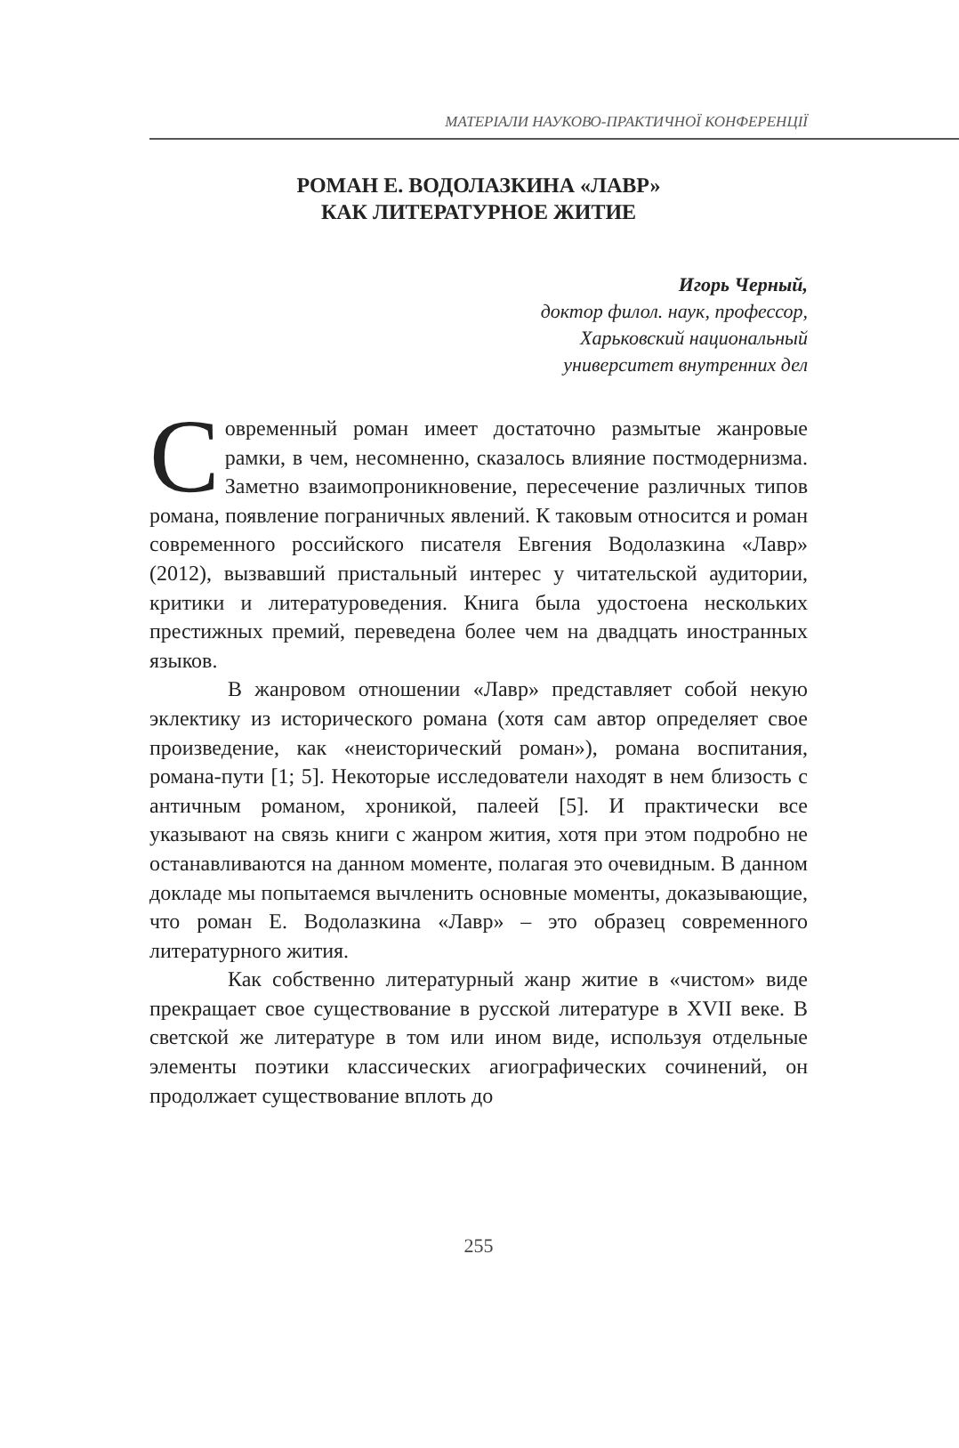МАТЕРІАЛИ НАУКОВО-ПРАКТИЧНОЇ КОНФЕРЕНЦІЇ
РОМАН Е. ВОДОЛАЗКИНА «ЛАВР»
КАК ЛИТЕРАТУРНОЕ ЖИТИЕ
Игорь Черный,
доктор филол. наук, профессор,
Харьковский национальный
университет внутренних дел
Современный роман имеет достаточно размытые жанровые рамки, в чем, несомненно, сказалось влияние постмодернизма. Заметно взаимопроникновение, пересечение различных типов романа, появление пограничных явлений. К таковым относится и роман современного российского писателя Евгения Водолазкина «Лавр» (2012), вызвавший пристальный интерес у читательской аудитории, критики и литературоведения. Книга была удостоена нескольких престижных премий, переведена более чем на двадцать иностранных языков.
В жанровом отношении «Лавр» представляет собой некую эклектику из исторического романа (хотя сам автор определяет свое произведение, как «неисторический роман»), романа воспитания, романа-пути [1; 5]. Некоторые исследователи находят в нем близость с античным романом, хроникой, палеей [5]. И практически все указывают на связь книги с жанром жития, хотя при этом подробно не останавливаются на данном моменте, полагая это очевидным. В данном докладе мы попытаемся вычленить основные моменты, доказывающие, что роман Е. Водолазкина «Лавр» – это образец современного литературного жития.
Как собственно литературный жанр житие в «чистом» виде прекращает свое существование в русской литературе в XVII веке. В светской же литературе в том или ином виде, используя отдельные элементы поэтики классических агиографических сочинений, он продолжает существование вплоть до
255